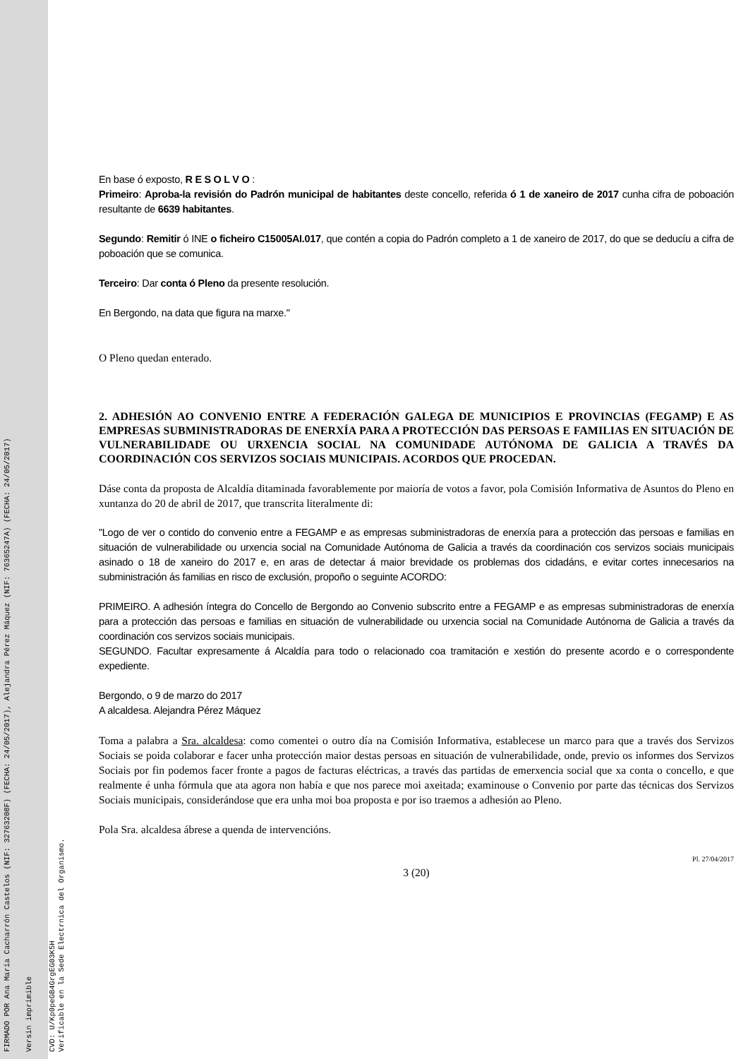FIRMADO POR Ana María Cacharrón Castelos (NIF: 32763208F) (FECHA: 24/05/2017), Alejandra Pérez Máquez (NIF: 76365247A) (FECHA: 24/05/2017)
Versin imprimible
CVD: U/Kp0peGB4GrgEG03K5H
Verificable en la Sede Electrnica del Organismo.
En base ó exposto, R E S O L V O :
Primeiro: Aproba-la revisión do Padrón municipal de habitantes deste concello, referida ó 1 de xaneiro de 2017 cunha cifra de poboación resultante de 6639 habitantes.
Segundo: Remitir ó INE o ficheiro C15005AI.017, que contén a copia do Padrón completo a 1 de xaneiro de 2017, do que se deducíu a cifra de poboación que se comunica.
Terceiro: Dar conta ó Pleno da presente resolución.
En Bergondo, na data que figura na marxe."
O Pleno quedan enterado.
2. ADHESIÓN AO CONVENIO ENTRE A FEDERACIÓN GALEGA DE MUNICIPIOS E PROVINCIAS (FEGAMP) E AS EMPRESAS SUBMINISTRADORAS DE ENERXÍA PARA A PROTECCIÓN DAS PERSOAS E FAMILIAS EN SITUACIÓN DE VULNERABILIDADE OU URXENCIA SOCIAL NA COMUNIDADE AUTÓNOMA DE GALICIA A TRAVÉS DA COORDINACIÓN COS SERVIZOS SOCIAIS MUNICIPAIS. ACORDOS QUE PROCEDAN.
Dáse conta da proposta de Alcaldía ditaminada favorablemente por maioría de votos a favor, pola Comisión Informativa de Asuntos do Pleno en xuntanza do 20 de abril de 2017, que transcrita literalmente di:
"Logo de ver o contido do convenio entre a FEGAMP e as empresas subministradoras de enerxía para a protección das persoas e familias en situación de vulnerabilidade ou urxencia social na Comunidade Autónoma de Galicia a través da coordinación cos servizos sociais municipais asinado o 18 de xaneiro do 2017 e, en aras de detectar á maior brevidade os problemas dos cidadáns, e evitar cortes innecesarios na subministración ás familias en risco de exclusión, propoño o seguinte ACORDO:
PRIMEIRO. A adhesión íntegra do Concello de Bergondo ao Convenio subscrito entre a FEGAMP e as empresas subministradoras de enerxía para a protección das persoas e familias en situación de vulnerabilidade ou urxencia social na Comunidade Autónoma de Galicia a través da coordinación cos servizos sociais municipais.
SEGUNDO. Facultar expresamente á Alcaldía para todo o relacionado coa tramitación e xestión do presente acordo e o correspondente expediente.
Bergondo, o 9 de marzo do 2017
A alcaldesa. Alejandra Pérez Máquez
Toma a palabra a Sra. alcaldesa: como comentei o outro día na Comisión Informativa, establecese un marco para que a través dos Servizos Sociais se poida colaborar e facer unha protección maior destas persoas en situación de vulnerabilidade, onde, previo os informes dos Servizos Sociais por fin podemos facer fronte a pagos de facturas eléctricas, a través das partidas de emerxencia social que xa conta o concello, e que realmente é unha fórmula que ata agora non había e que nos parece moi axeitada; examinouse o Convenio por parte das técnicas dos Servizos Sociais municipais, considerándose que era unha moi boa proposta e por iso traemos a adhesión ao Pleno.
Pola Sra. alcaldesa ábrese a quenda de intervencións.
Pl. 27/04/2017
3 (20)